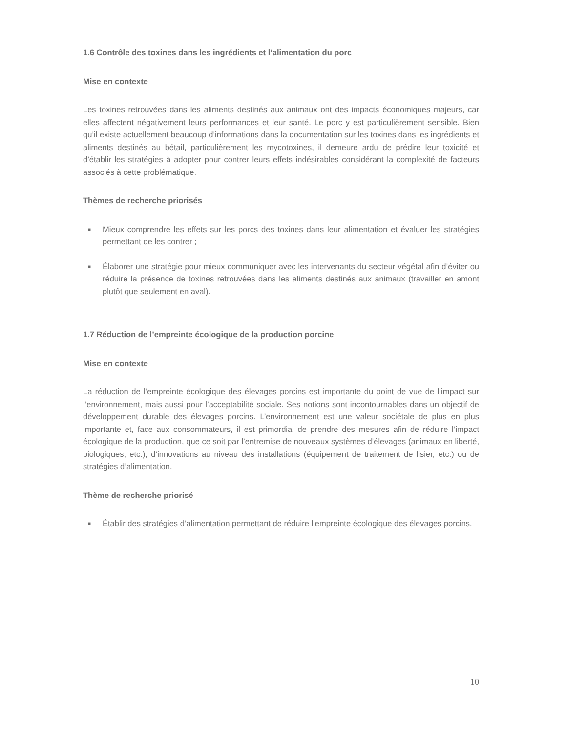1.6 Contrôle des toxines dans les ingrédients et l’alimentation du porc
Mise en contexte
Les toxines retrouvées dans les aliments destinés aux animaux ont des impacts économiques majeurs, car elles affectent négativement leurs performances et leur santé. Le porc y est particulièrement sensible. Bien qu’il existe actuellement beaucoup d’informations dans la documentation sur les toxines dans les ingrédients et aliments destinés au bétail, particulièrement les mycotoxines, il demeure ardu de prédire leur toxicité et d’établir les stratégies à adopter pour contrer leurs effets indésirables considérant la complexité de facteurs associés à cette problématique.
Thèmes de recherche priorisés
■ Mieux comprendre les effets sur les porcs des toxines dans leur alimentation et évaluer les stratégies permettant de les contrer ;
■ Élaborer une stratégie pour mieux communiquer avec les intervenants du secteur végétal afin d’éviter ou réduire la présence de toxines retrouvées dans les aliments destinés aux animaux (travailler en amont plutôt que seulement en aval).
1.7 Réduction de l’empreinte écologique de la production porcine
Mise en contexte
La réduction de l’empreinte écologique des élevages porcins est importante du point de vue de l’impact sur l’environnement, mais aussi pour l’acceptabilité sociale. Ses notions sont incontournables dans un objectif de développement durable des élevages porcins. L’environnement est une valeur sociétale de plus en plus importante et, face aux consommateurs, il est primordial de prendre des mesures afin de réduire l’impact écologique de la production, que ce soit par l’entremise de nouveaux systèmes d’élevages (animaux en liberté, biologiques, etc.), d’innovations au niveau des installations (équipement de traitement de lisier, etc.) ou de stratégies d’alimentation.
Thème de recherche priorisé
■ Établir des stratégies d’alimentation permettant de réduire l’empreinte écologique des élevages porcins.
10